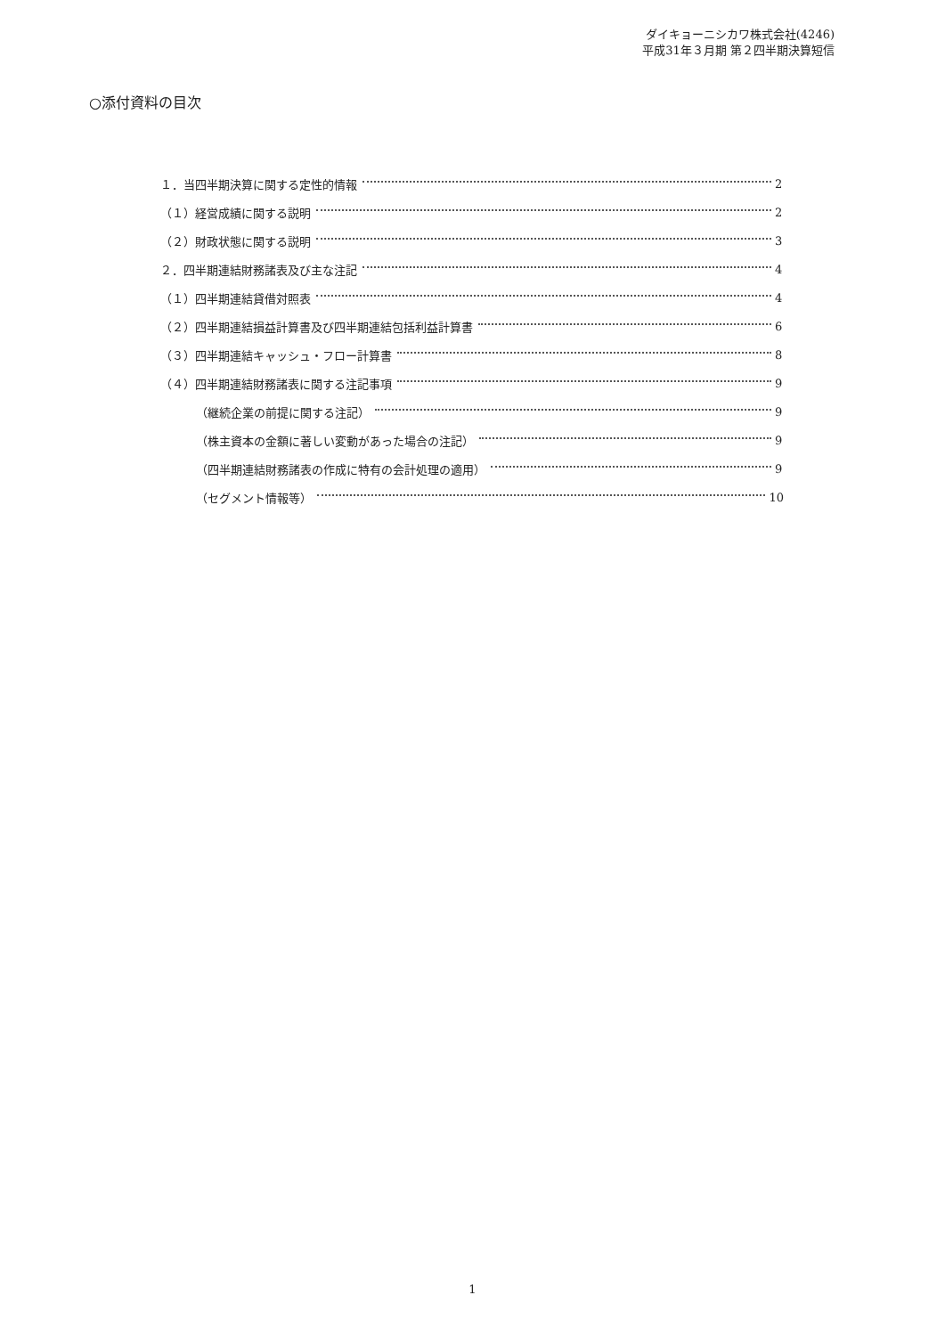ダイキョーニシカワ株式会社(4246)
平成31年３月期 第２四半期決算短信
○添付資料の目次
１．当四半期決算に関する定性的情報 2
（１）経営成績に関する説明 2
（２）財政状態に関する説明 3
２．四半期連結財務諸表及び主な注記 4
（１）四半期連結貸借対照表 4
（２）四半期連結損益計算書及び四半期連結包括利益計算書 6
（３）四半期連結キャッシュ・フロー計算書 8
（４）四半期連結財務諸表に関する注記事項 9
（継続企業の前提に関する注記） 9
（株主資本の金額に著しい変動があった場合の注記） 9
（四半期連結財務諸表の作成に特有の会計処理の適用） 9
（セグメント情報等） 10
1